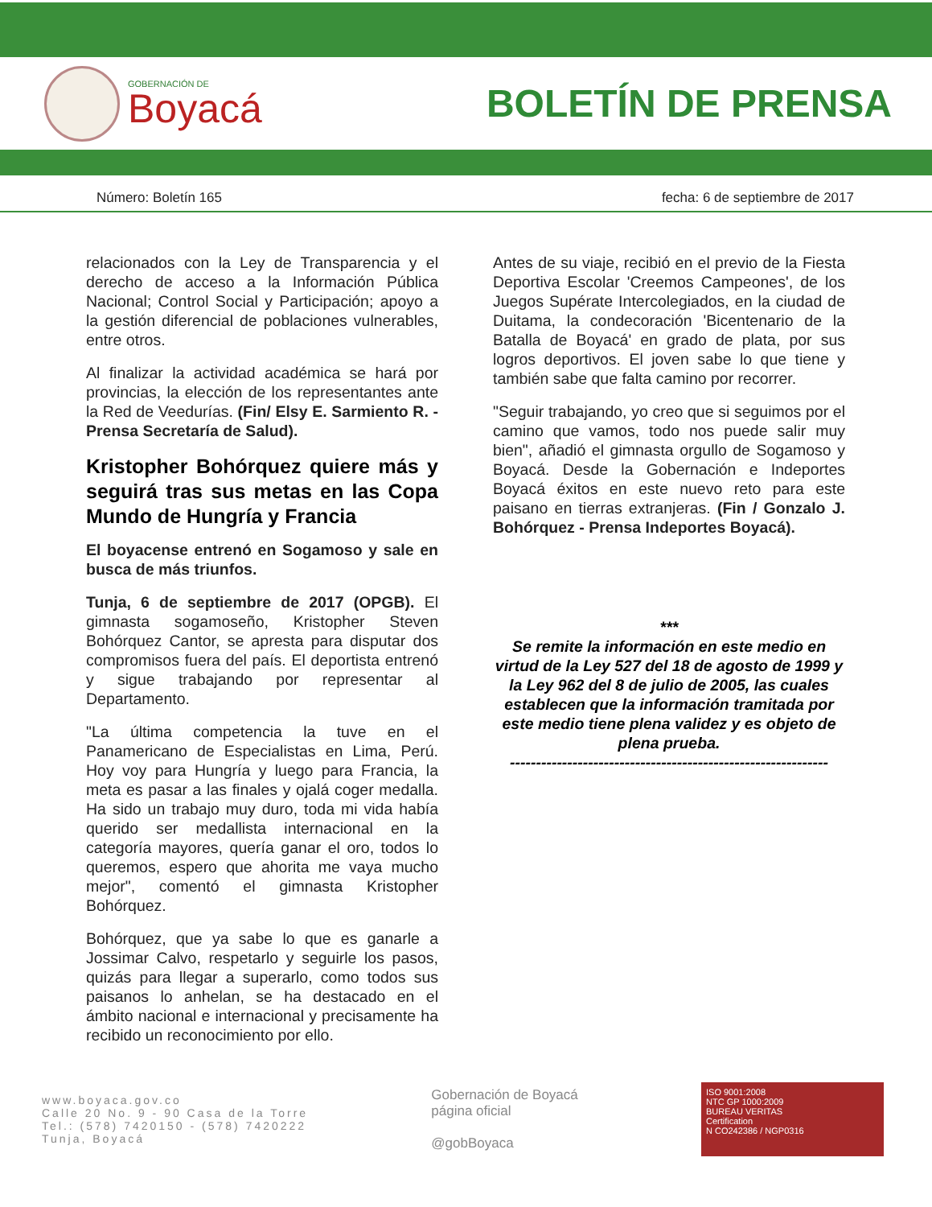GOBERNACIÓN DE
Boyacá
BOLETÍN DE PRENSA
Número: Boletín 165 fecha: 6 de septiembre de 2017
relacionados con la Ley de Transparencia y el derecho de acceso a la Información Pública Nacional; Control Social y Participación; apoyo a la gestión diferencial de poblaciones vulnerables, entre otros.
Al finalizar la actividad académica se hará por provincias, la elección de los representantes ante la Red de Veedurías. (Fin/ Elsy E. Sarmiento R. - Prensa Secretaría de Salud).
Kristopher Bohórquez quiere más y seguirá tras sus metas en las Copa Mundo de Hungría y Francia
El boyacense entrenó en Sogamoso y sale en busca de más triunfos.
Tunja, 6 de septiembre de 2017 (OPGB). El gimnasta sogamoseño, Kristopher Steven Bohórquez Cantor, se apresta para disputar dos compromisos fuera del país. El deportista entrenó y sigue trabajando por representar al Departamento.
"La última competencia la tuve en el Panamericano de Especialistas en Lima, Perú. Hoy voy para Hungría y luego para Francia, la meta es pasar a las finales y ojalá coger medalla. Ha sido un trabajo muy duro, toda mi vida había querido ser medallista internacional en la categoría mayores, quería ganar el oro, todos lo queremos, espero que ahorita me vaya mucho mejor", comentó el gimnasta Kristopher Bohórquez.
Bohórquez, que ya sabe lo que es ganarle a Jossimar Calvo, respetarlo y seguirle los pasos, quizás para llegar a superarlo, como todos sus paisanos lo anhelan, se ha destacado en el ámbito nacional e internacional y precisamente ha recibido un reconocimiento por ello.
Antes de su viaje, recibió en el previo de la Fiesta Deportiva Escolar 'Creemos Campeones', de los Juegos Supérate Intercolegiados, en la ciudad de Duitama, la condecoración 'Bicentenario de la Batalla de Boyacá' en grado de plata, por sus logros deportivos. El joven sabe lo que tiene y también sabe que falta camino por recorrer.
"Seguir trabajando, yo creo que si seguimos por el camino que vamos, todo nos puede salir muy bien", añadió el gimnasta orgullo de Sogamoso y Boyacá. Desde la Gobernación e Indeportes Boyacá éxitos en este nuevo reto para este paisano en tierras extranjeras. (Fin / Gonzalo J. Bohórquez - Prensa Indeportes Boyacá).
***
Se remite la información en este medio en virtud de la Ley 527 del 18 de agosto de 1999 y la Ley 962 del 8 de julio de 2005, las cuales establecen que la información tramitada por este medio tiene plena validez y es objeto de plena prueba.
-------------------------------------------------------------
www.boyaca.gov.co
Calle 20 No. 9 - 90 Casa de la Torre
Tel.: (578) 7420150 - (578) 7420222
Tunja, Boyacá
Gobernación de Boyacá
página oficial
@gobBoyaca
ISO 9001:2008
NTC GP 1000:2009
BUREAU VERITAS
Certification
N CO242386 / NGP0316